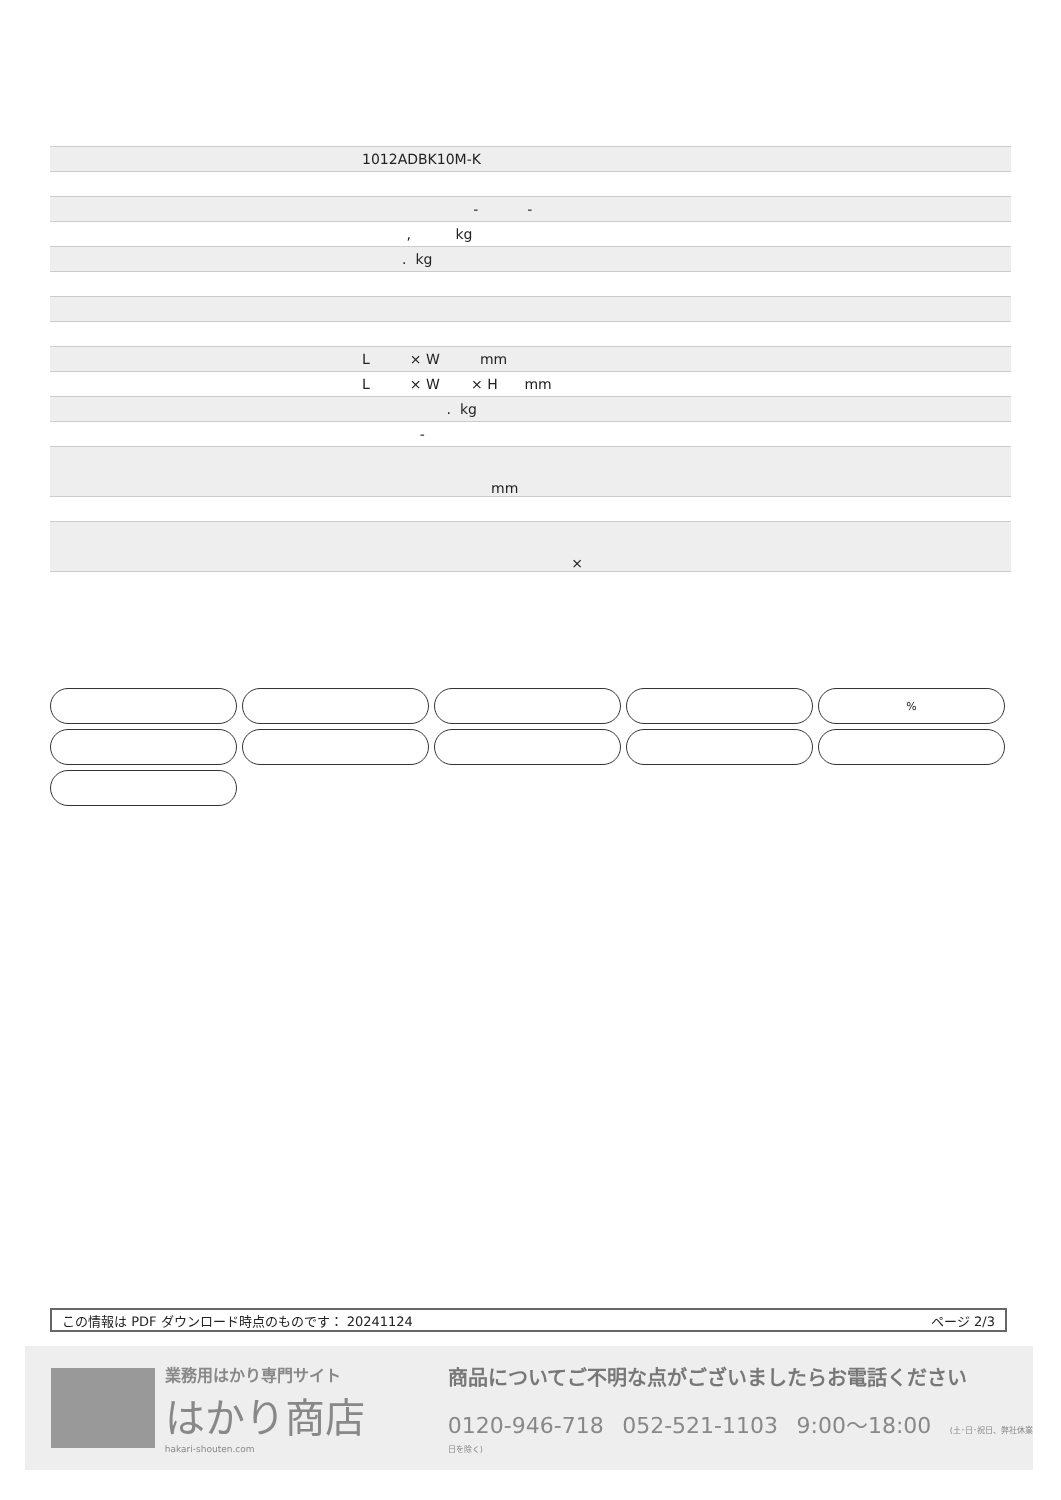| | 1012ADBK10M-K |
| | - - |
| | , kg |
| | . kg |
| | L × W mm |
| | L × W × H mm |
| | . kg |
| | - |
| | mm |
| | × |
%
この情報は PDF ダウンロード時点のものです： 20241124 ページ 2/3
業務用はかり専門サイト
はかり商店
hakari-shouten.com
商品についてご不明な点がございましたらお電話ください
0120-946-718 052-521-1103 9:00〜18:00 (土･日･祝日、弊社休業日を除く)